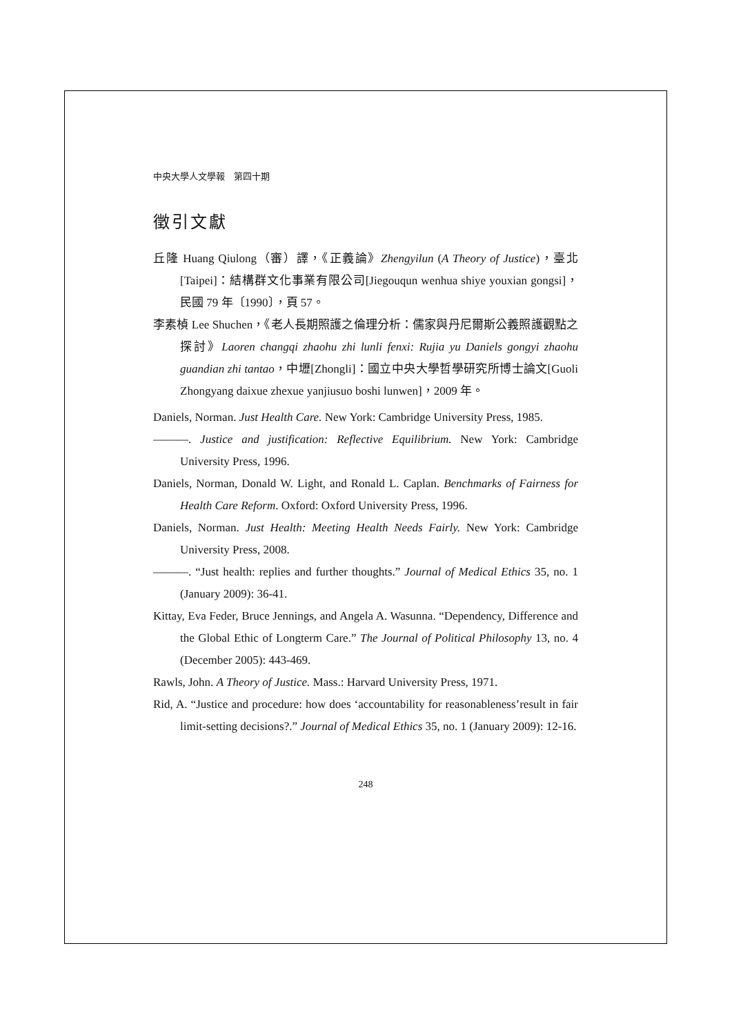中央大學人文學報　第四十期
徵引文獻
丘隆 Huang Qiulong（審）譯，《正義論》Zhengyilun (A Theory of Justice)，臺北[Taipei]：結構群文化事業有限公司[Jiegouqun wenhua shiye youxian gongsi]，民國 79 年〔1990〕，頁 57。
李素楨 Lee Shuchen，《老人長期照護之倫理分析：儒家與丹尼爾斯公義照護觀點之探討》Laoren changqi zhaohu zhi lunli fenxi: Rujia yu Daniels gongyi zhaohu guandian zhi tantao，中壢[Zhongli]：國立中央大學哲學研究所博士論文[Guoli Zhongyang daixue zhexue yanjiusuo boshi lunwen]，2009 年。
Daniels, Norman. Just Health Care. New York: Cambridge University Press, 1985.
———. Justice and justification: Reflective Equilibrium. New York: Cambridge University Press, 1996.
Daniels, Norman, Donald W. Light, and Ronald L. Caplan. Benchmarks of Fairness for Health Care Reform. Oxford: Oxford University Press, 1996.
Daniels, Norman. Just Health: Meeting Health Needs Fairly. New York: Cambridge University Press, 2008.
———. “Just health: replies and further thoughts.” Journal of Medical Ethics 35, no. 1 (January 2009): 36-41.
Kittay, Eva Feder, Bruce Jennings, and Angela A. Wasunna. “Dependency, Difference and the Global Ethic of Longterm Care.” The Journal of Political Philosophy 13, no. 4 (December 2005): 443-469.
Rawls, John. A Theory of Justice. Mass.: Harvard University Press, 1971.
Rid, A. “Justice and procedure: how does ‘accountability for reasonableness’result in fair limit-setting decisions?.” Journal of Medical Ethics 35, no. 1 (January 2009): 12-16.
248